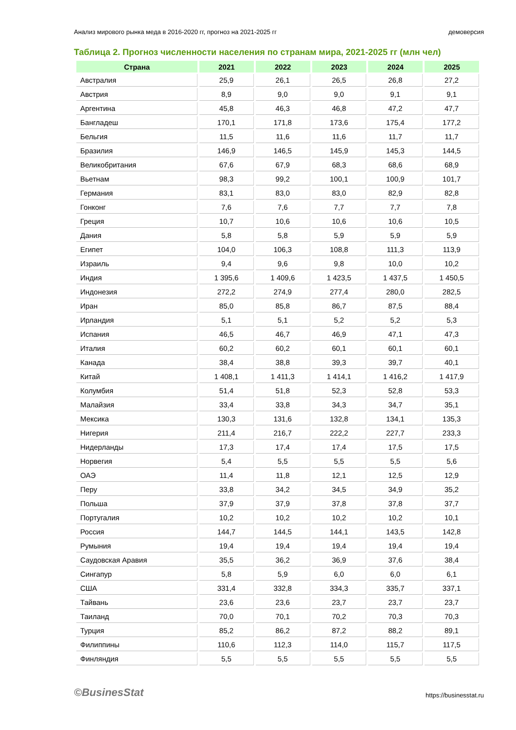Анализ мирового рынка меда в 2016-2020 гг, прогноз на 2021-2025 гг демоверсия
Таблица 2. Прогноз численности населения по странам мира, 2021-2025 гг (млн чел)
| Страна | 2021 | 2022 | 2023 | 2024 | 2025 |
| --- | --- | --- | --- | --- | --- |
| Австралия | 25,9 | 26,1 | 26,5 | 26,8 | 27,2 |
| Австрия | 8,9 | 9,0 | 9,0 | 9,1 | 9,1 |
| Аргентина | 45,8 | 46,3 | 46,8 | 47,2 | 47,7 |
| Бангладеш | 170,1 | 171,8 | 173,6 | 175,4 | 177,2 |
| Бельгия | 11,5 | 11,6 | 11,6 | 11,7 | 11,7 |
| Бразилия | 146,9 | 146,5 | 145,9 | 145,3 | 144,5 |
| Великобритания | 67,6 | 67,9 | 68,3 | 68,6 | 68,9 |
| Вьетнам | 98,3 | 99,2 | 100,1 | 100,9 | 101,7 |
| Германия | 83,1 | 83,0 | 83,0 | 82,9 | 82,8 |
| Гонконг | 7,6 | 7,6 | 7,7 | 7,7 | 7,8 |
| Греция | 10,7 | 10,6 | 10,6 | 10,6 | 10,5 |
| Дания | 5,8 | 5,8 | 5,9 | 5,9 | 5,9 |
| Египет | 104,0 | 106,3 | 108,8 | 111,3 | 113,9 |
| Израиль | 9,4 | 9,6 | 9,8 | 10,0 | 10,2 |
| Индия | 1 395,6 | 1 409,6 | 1 423,5 | 1 437,5 | 1 450,5 |
| Индонезия | 272,2 | 274,9 | 277,4 | 280,0 | 282,5 |
| Иран | 85,0 | 85,8 | 86,7 | 87,5 | 88,4 |
| Ирландия | 5,1 | 5,1 | 5,2 | 5,2 | 5,3 |
| Испания | 46,5 | 46,7 | 46,9 | 47,1 | 47,3 |
| Италия | 60,2 | 60,2 | 60,1 | 60,1 | 60,1 |
| Канада | 38,4 | 38,8 | 39,3 | 39,7 | 40,1 |
| Китай | 1 408,1 | 1 411,3 | 1 414,1 | 1 416,2 | 1 417,9 |
| Колумбия | 51,4 | 51,8 | 52,3 | 52,8 | 53,3 |
| Малайзия | 33,4 | 33,8 | 34,3 | 34,7 | 35,1 |
| Мексика | 130,3 | 131,6 | 132,8 | 134,1 | 135,3 |
| Нигерия | 211,4 | 216,7 | 222,2 | 227,7 | 233,3 |
| Нидерланды | 17,3 | 17,4 | 17,4 | 17,5 | 17,5 |
| Норвегия | 5,4 | 5,5 | 5,5 | 5,5 | 5,6 |
| ОАЭ | 11,4 | 11,8 | 12,1 | 12,5 | 12,9 |
| Перу | 33,8 | 34,2 | 34,5 | 34,9 | 35,2 |
| Польша | 37,9 | 37,9 | 37,8 | 37,8 | 37,7 |
| Португалия | 10,2 | 10,2 | 10,2 | 10,2 | 10,1 |
| Россия | 144,7 | 144,5 | 144,1 | 143,5 | 142,8 |
| Румыния | 19,4 | 19,4 | 19,4 | 19,4 | 19,4 |
| Саудовская Аравия | 35,5 | 36,2 | 36,9 | 37,6 | 38,4 |
| Сингапур | 5,8 | 5,9 | 6,0 | 6,0 | 6,1 |
| США | 331,4 | 332,8 | 334,3 | 335,7 | 337,1 |
| Тайвань | 23,6 | 23,6 | 23,7 | 23,7 | 23,7 |
| Таиланд | 70,0 | 70,1 | 70,2 | 70,3 | 70,3 |
| Турция | 85,2 | 86,2 | 87,2 | 88,2 | 89,1 |
| Филиппины | 110,6 | 112,3 | 114,0 | 115,7 | 117,5 |
| Финляндия | 5,5 | 5,5 | 5,5 | 5,5 | 5,5 |
©BusinesStat https://businesstat.ru